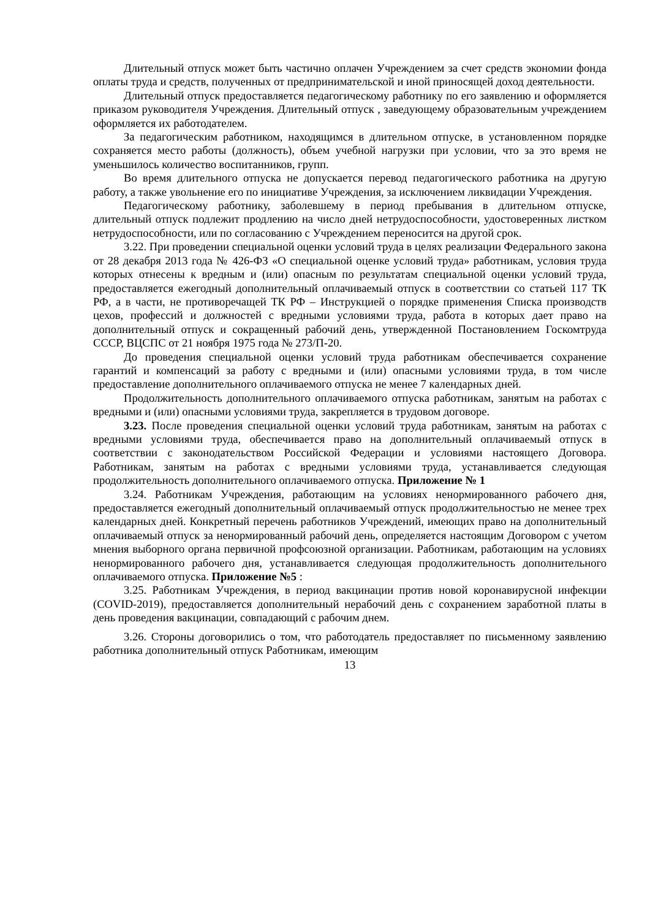Длительный отпуск может быть частично оплачен Учреждением за счет средств экономии фонда оплаты труда и средств, полученных от предпринимательской и иной приносящей доход деятельности.
Длительный отпуск предоставляется педагогическому работнику по его заявлению и оформляется приказом руководителя Учреждения. Длительный отпуск , заведующему образовательным учреждением оформляется их работодателем.
За педагогическим работником, находящимся в длительном отпуске, в установленном порядке сохраняется место работы (должность), объем учебной нагрузки при условии, что за это время не уменьшилось количество воспитанников, групп.
Во время длительного отпуска не допускается перевод педагогического работника на другую работу, а также увольнение его по инициативе Учреждения, за исключением ликвидации Учреждения.
Педагогическому работнику, заболевшему в период пребывания в длительном отпуске, длительный отпуск подлежит продлению на число дней нетрудоспособности, удостоверенных листком нетрудоспособности, или по согласованию с Учреждением переносится на другой срок.
3.22. При проведении специальной оценки условий труда в целях реализации Федерального закона от 28 декабря 2013 года № 426-ФЗ «О специальной оценке условий труда» работникам, условия труда которых отнесены к вредным и (или) опасным по результатам специальной оценки условий труда, предоставляется ежегодный дополнительный оплачиваемый отпуск в соответствии со статьей 117 ТК РФ, а в части, не противоречащей ТК РФ – Инструкцией о порядке применения Списка производств цехов, профессий и должностей с вредными условиями труда, работа в которых дает право на дополнительный отпуск и сокращенный рабочий день, утвержденной Постановлением Госкомтруда СССР, ВЦСПС от 21 ноября 1975 года № 273/П-20.
До проведения специальной оценки условий труда работникам обеспечивается сохранение гарантий и компенсаций за работу с вредными и (или) опасными условиями труда, в том числе предоставление дополнительного оплачиваемого отпуска не менее 7 календарных дней.
Продолжительность дополнительного оплачиваемого отпуска работникам, занятым на работах с вредными и (или) опасными условиями труда, закрепляется в трудовом договоре.
3.23. После проведения специальной оценки условий труда работникам, занятым на работах с вредными условиями труда, обеспечивается право на дополнительный оплачиваемый отпуск в соответствии с законодательством Российской Федерации и условиями настоящего Договора. Работникам, занятым на работах с вредными условиями труда, устанавливается следующая продолжительность дополнительного оплачиваемого отпуска. Приложение № 1
3.24. Работникам Учреждения, работающим на условиях ненормированного рабочего дня, предоставляется ежегодный дополнительный оплачиваемый отпуск продолжительностью не менее трех календарных дней. Конкретный перечень работников Учреждений, имеющих право на дополнительный оплачиваемый отпуск за ненормированный рабочий день, определяется настоящим Договором с учетом мнения выборного органа первичной профсоюзной организации. Работникам, работающим на условиях ненормированного рабочего дня, устанавливается следующая продолжительность дополнительного оплачиваемого отпуска. Приложение №5 :
3.25. Работникам Учреждения, в период вакцинации против новой коронавирусной инфекции (COVID-2019), предоставляется дополнительный нерабочий день с сохранением заработной платы в день проведения вакцинации, совпадающий с рабочим днем.
3.26. Стороны договорились о том, что работодатель предоставляет по письменному заявлению работника дополнительный отпуск Работникам, имеющим
13